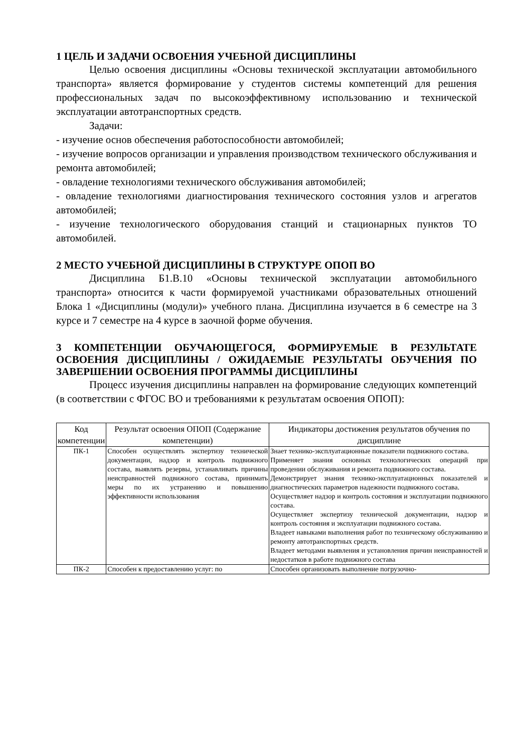1 ЦЕЛЬ И ЗАДАЧИ ОСВОЕНИЯ УЧЕБНОЙ ДИСЦИПЛИНЫ
Целью освоения дисциплины «Основы технической эксплуатации автомобильного транспорта» является формирование у студентов системы компетенций для решения профессиональных задач по высокоэффективному использованию и технической эксплуатации автотранспортных средств.
Задачи:
- изучение основ обеспечения работоспособности автомобилей;
- изучение вопросов организации и управления производством технического обслуживания и ремонта автомобилей;
- овладение технологиями технического обслуживания автомобилей;
- овладение технологиями диагностирования технического состояния узлов и агрегатов автомобилей;
- изучение технологического оборудования станций и стационарных пунктов ТО автомобилей.
2 МЕСТО УЧЕБНОЙ ДИСЦИПЛИНЫ В СТРУКТУРЕ ОПОП ВО
Дисциплина Б1.В.10 «Основы технической эксплуатации автомобильного транспорта» относится к части формируемой участниками образовательных отношений Блока 1 «Дисциплины (модули)» учебного плана. Дисциплина изучается в 6 семестре на 3 курсе и 7 семестре на 4 курсе в заочной форме обучения.
3 КОМПЕТЕНЦИИ ОБУЧАЮЩЕГОСЯ, ФОРМИРУЕМЫЕ В РЕЗУЛЬТАТЕ ОСВОЕНИЯ ДИСЦИПЛИНЫ / ОЖИДАЕМЫЕ РЕЗУЛЬТАТЫ ОБУЧЕНИЯ ПО ЗАВЕРШЕНИИ ОСВОЕНИЯ ПРОГРАММЫ ДИСЦИПЛИНЫ
Процесс изучения дисциплины направлен на формирование следующих компетенций (в соответствии с ФГОС ВО и требованиями к результатам освоения ОПОП):
| Код компетенции | Результат освоения ОПОП (Содержание компетенции) | Индикаторы достижения результатов обучения по дисциплине |
| --- | --- | --- |
| ПК-1 | Способен осуществлять экспертизу технической документации, надзор и контроль подвижного состава, выявлять резервы, устанавливать причины неисправностей подвижного состава, принимать меры по их устранению и повышению эффективности использования | Знает технико-эксплуатационные показатели подвижного состава. Применяет знания основных технологических операций при проведении обслуживания и ремонта подвижного состава. Демонстрирует знания технико-эксплуатационных показателей и диагностических параметров надежности подвижного состава. Осуществляет надзор и контроль состояния и эксплуатации подвижного состава. Осуществляет экспертизу технической документации, надзор и контроль состояния и эксплуатации подвижного состава. Владеет навыками выполнения работ по техническому обслуживанию и ремонту автотранспортных средств. Владеет методами выявления и установления причин неисправностей и недостатков в работе подвижного состава |
| ПК-2 | Способен к предоставлению услуг: по | Способен организовать выполнение погрузочно- |